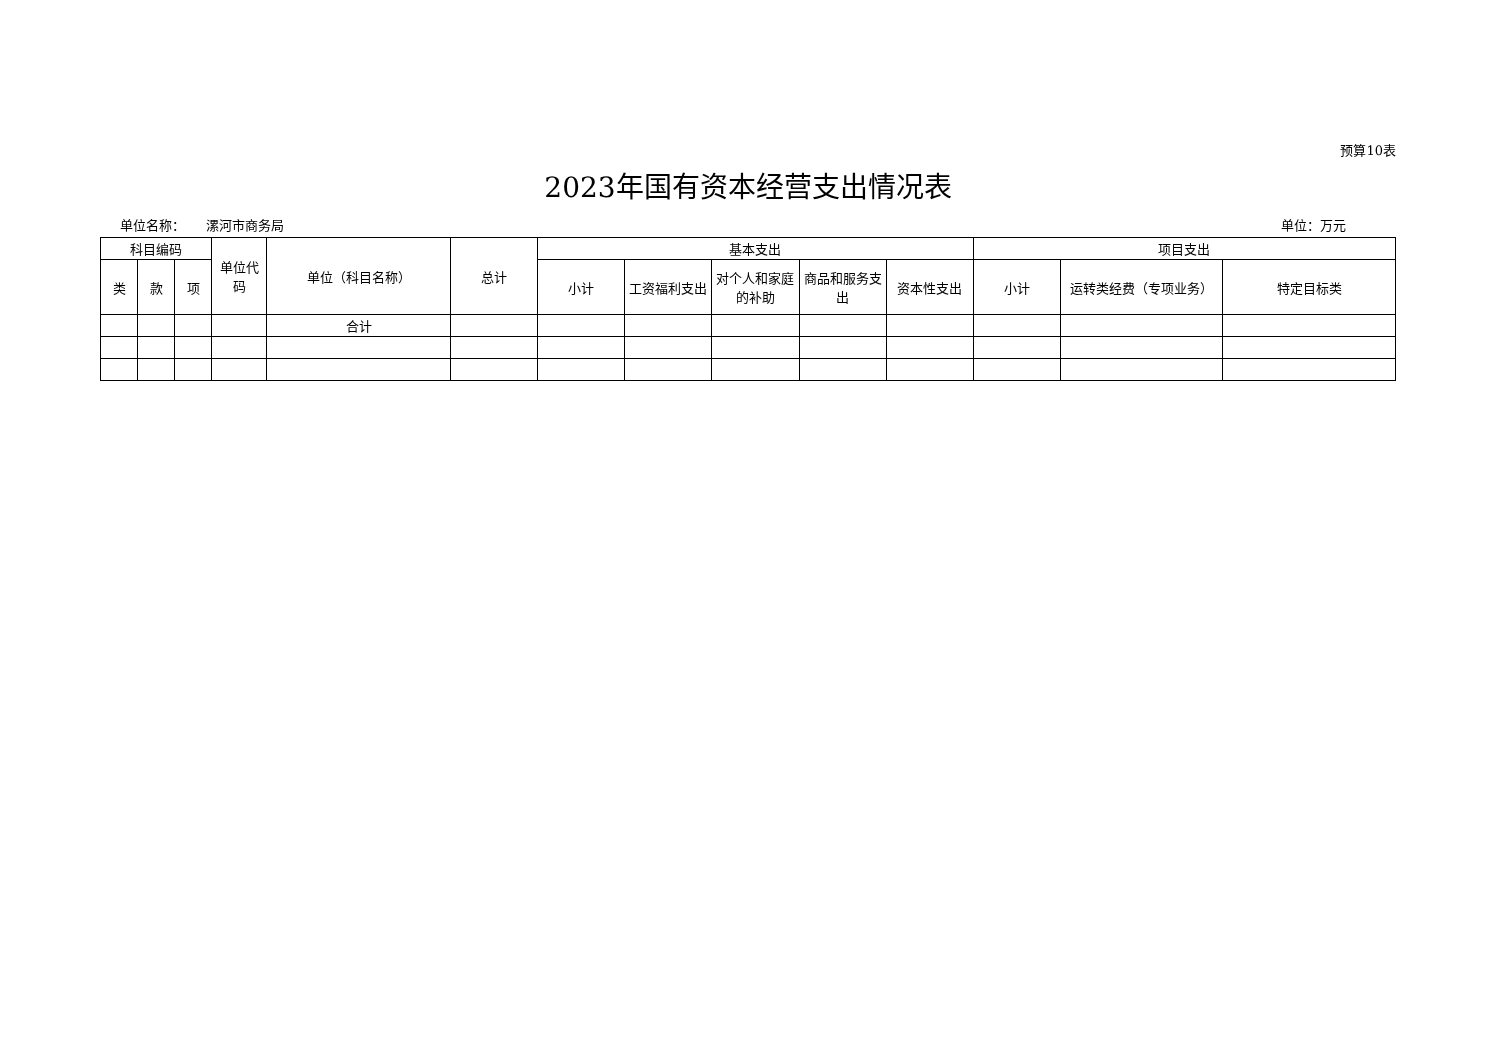预算10表
2023年国有资本经营支出情况表
单位名称： 漯河市商务局 单位：万元
| 科目编码 | | | 单位代码 | 单位（科目名称） | 总计 | 基本支出 | | | | | 项目支出 | | |
| --- | --- | --- | --- | --- | --- | --- | --- | --- | --- | --- | --- | --- | --- |
| 类 | 款 | 项 | | | | 小计 | 工资福利支出 | 对个人和家庭的补助 | 商品和服务支出 | 资本性支出 | 小计 | 运转类经费（专项业务） | 特定目标类 |
| | | | | 合计 | | | | | | | | | |